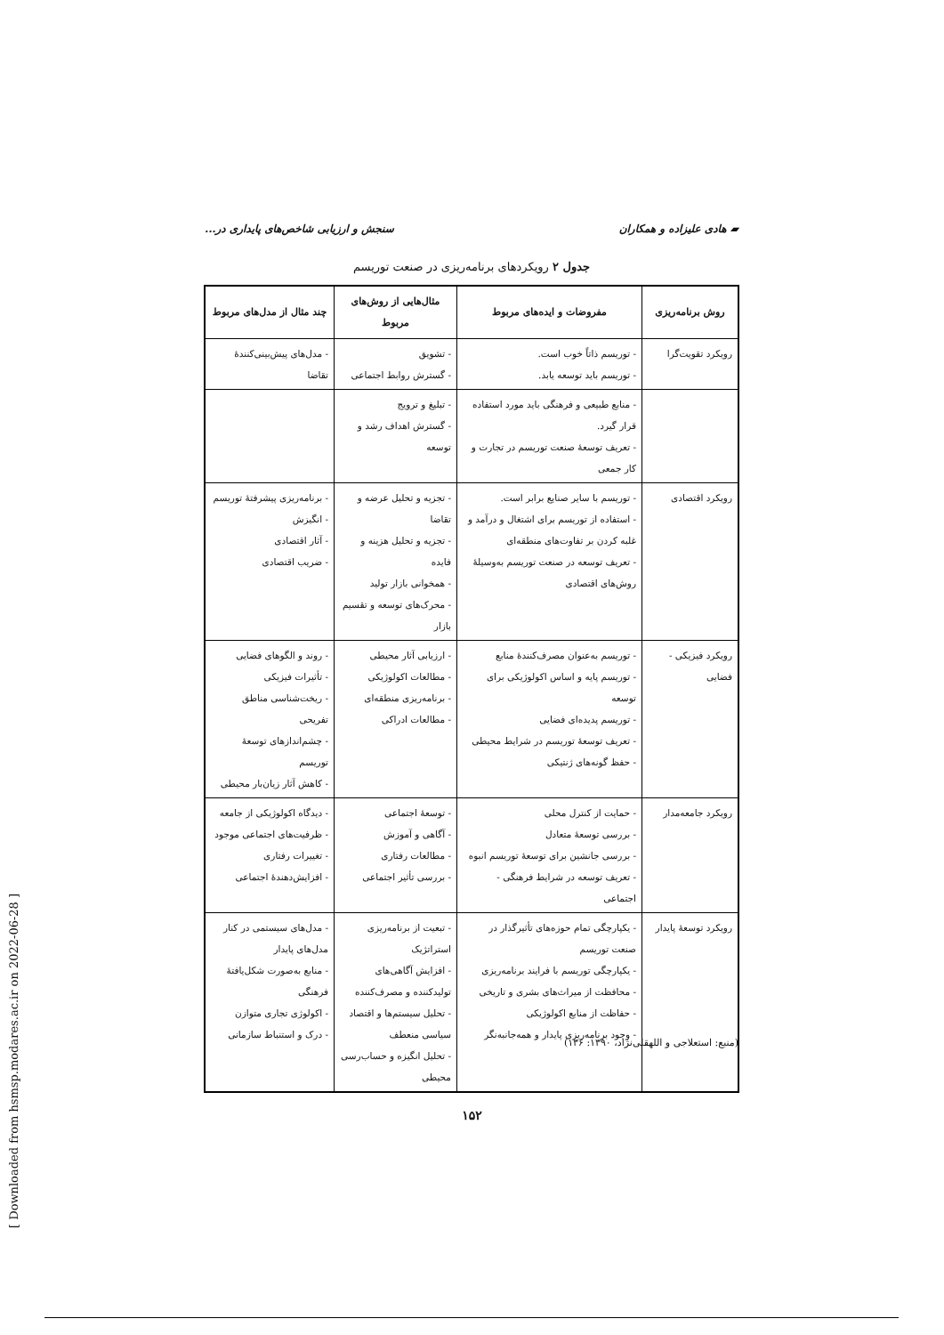▰ هادی علیزاده و همکاران سنجش و ارزیابی شاخص‌های پایداری در...
جدول ۲ رویکردهای برنامه‌ریزی در صنعت توریسم
| روش برنامه‌ریزی | مفروضات و ایده‌های مربوط | مثال‌هایی از روش‌های مربوط | چند مثال از مدل‌های مربوط |
| --- | --- | --- | --- |
| رویکرد تقویت‌گرا | - توریسم ذاتاً خوب است. - توریسم باید توسعه یابد. | - تشویق - گسترش روابط اجتماعی | - مدل‌های پیش‌بینی‌کنندهٔ تقاضا |
| | - منابع طبیعی و فرهنگی باید مورد استفاده قرار گیرد. - تعریف توسعهٔ صنعت توریسم در تجارت و کار جمعی | - تبلیغ و ترویج - گسترش اهداف رشد و توسعه | |
| رویکرد اقتصادی | - توریسم با سایر صنایع برابر است. - استفاده از توریسم برای اشتغال و درآمد و غلبه کردن بر تفاوت‌های منطقه‌ای - تعریف توسعه در صنعت توریسم به‌وسیلهٔ روش‌های اقتصادی | - تجزیه و تحلیل عرضه و تقاضا - تجزیه و تحلیل هزینه و فایده - همخوانی بازار تولید - محرک‌های توسعه و تقسیم بازار | - برنامه‌ریزی پیشرفتهٔ توریسم - انگیزش - آثار اقتصادی - ضریب اقتصادی |
| رویکرد فیزیکی - فضایی | - توریسم به‌عنوان مصرف‌کنندهٔ منابع - توریسم پایه و اساس اکولوژیکی برای توسعه - توریسم پدیده‌ای فضایی - تعریف توسعهٔ توریسم در شرایط محیطی - حفظ گونه‌های ژنتیکی | - ارزیابی آثار محیطی - مطالعات اکولوژیکی - برنامه‌ریزی منطقه‌ای - مطالعات ادراکی | - روند و الگوهای فضایی - تأثیرات فیزیکی - ریخت‌شناسی مناطق تفریحی - چشم‌اندازهای توسعهٔ توریسم - کاهش آثار زیان‌بار محیطی |
| رویکرد جامعه‌مدار | - حمایت از کنترل محلی - بررسی توسعهٔ متعادل - بررسی جانشین برای توسعهٔ توریسم انبوه - تعریف توسعه در شرایط فرهنگی - اجتماعی | - توسعهٔ اجتماعی - آگاهی و آموزش - مطالعات رفتاری - بررسی تأثیر اجتماعی | - دیدگاه اکولوژیکی از جامعه - ظرفیت‌های اجتماعی موجود - تغییرات رفتاری - افزایش‌دهندهٔ اجتماعی |
| رویکرد توسعهٔ پایدار | - یکپارچگی تمام حوزه‌های تأثیرگذار در صنعت توریسم - یکپارچگی توریسم با فرایند برنامه‌ریزی - محافظت از میراث‌های بشری و تاریخی - حفاظت از منابع اکولوژیکی - وجود برنامه‌ریزی پایدار و همه‌جانبه‌نگر | - تبعیت از برنامه‌ریزی استراتژیک - افزایش آگاهی‌های تولیدکننده و مصرف‌کننده - تحلیل سیستم‌ها و اقتصاد سیاسی منعطف - تحلیل انگیزه و حساب‌رسی محیطی | - مدل‌های سیستمی در کنار مدل‌های پایدار - منابع به‌صورت شکل‌یافتهٔ فرهنگی - اکولوژی تجاری متوازن - درک و استنباط سازمانی |
(منبع: استعلاجی و اللهقلی‌نژاد، ۱۳۹۰: ۱۳۶)
۱۵۲
[ Downloaded from hsmsp.modares.ac.ir on 2022-06-28 ]